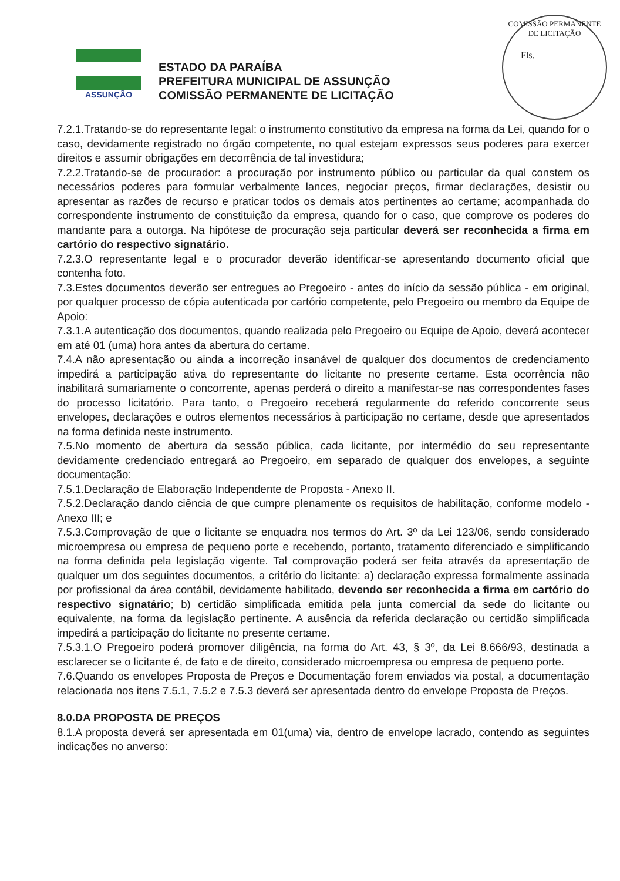COMISSÃO PERMANENTE DE LICITAÇÃO
Fls.
ASSUNÇÃO
ESTADO DA PARAÍBA
PREFEITURA MUNICIPAL DE ASSUNÇÃO
COMISSÃO PERMANENTE DE LICITAÇÃO
7.2.1.Tratando-se do representante legal: o instrumento constitutivo da empresa na forma da Lei, quando for o caso, devidamente registrado no órgão competente, no qual estejam expressos seus poderes para exercer direitos e assumir obrigações em decorrência de tal investidura;
7.2.2.Tratando-se de procurador: a procuração por instrumento público ou particular da qual constem os necessários poderes para formular verbalmente lances, negociar preços, firmar declarações, desistir ou apresentar as razões de recurso e praticar todos os demais atos pertinentes ao certame; acompanhada do correspondente instrumento de constituição da empresa, quando for o caso, que comprove os poderes do mandante para a outorga. Na hipótese de procuração seja particular deverá ser reconhecida a firma em cartório do respectivo signatário.
7.2.3.O representante legal e o procurador deverão identificar-se apresentando documento oficial que contenha foto.
7.3.Estes documentos deverão ser entregues ao Pregoeiro - antes do início da sessão pública - em original, por qualquer processo de cópia autenticada por cartório competente, pelo Pregoeiro ou membro da Equipe de Apoio:
7.3.1.A autenticação dos documentos, quando realizada pelo Pregoeiro ou Equipe de Apoio, deverá acontecer em até 01 (uma) hora antes da abertura do certame.
7.4.A não apresentação ou ainda a incorreção insanável de qualquer dos documentos de credenciamento impedirá a participação ativa do representante do licitante no presente certame. Esta ocorrência não inabilitará sumariamente o concorrente, apenas perderá o direito a manifestar-se nas correspondentes fases do processo licitatório. Para tanto, o Pregoeiro receberá regularmente do referido concorrente seus envelopes, declarações e outros elementos necessários à participação no certame, desde que apresentados na forma definida neste instrumento.
7.5.No momento de abertura da sessão pública, cada licitante, por intermédio do seu representante devidamente credenciado entregará ao Pregoeiro, em separado de qualquer dos envelopes, a seguinte documentação:
7.5.1.Declaração de Elaboração Independente de Proposta - Anexo II.
7.5.2.Declaração dando ciência de que cumpre plenamente os requisitos de habilitação, conforme modelo - Anexo III; e
7.5.3.Comprovação de que o licitante se enquadra nos termos do Art. 3º da Lei 123/06, sendo considerado microempresa ou empresa de pequeno porte e recebendo, portanto, tratamento diferenciado e simplificando na forma definida pela legislação vigente. Tal comprovação poderá ser feita através da apresentação de qualquer um dos seguintes documentos, a critério do licitante: a) declaração expressa formalmente assinada por profissional da área contábil, devidamente habilitado, devendo ser reconhecida a firma em cartório do respectivo signatário; b) certidão simplificada emitida pela junta comercial da sede do licitante ou equivalente, na forma da legislação pertinente. A ausência da referida declaração ou certidão simplificada impedirá a participação do licitante no presente certame.
7.5.3.1.O Pregoeiro poderá promover diligência, na forma do Art. 43, § 3º, da Lei 8.666/93, destinada a esclarecer se o licitante é, de fato e de direito, considerado microempresa ou empresa de pequeno porte.
7.6.Quando os envelopes Proposta de Preços e Documentação forem enviados via postal, a documentação relacionada nos itens 7.5.1, 7.5.2 e 7.5.3 deverá ser apresentada dentro do envelope Proposta de Preços.
8.0.DA PROPOSTA DE PREÇOS
8.1.A proposta deverá ser apresentada em 01(uma) via, dentro de envelope lacrado, contendo as seguintes indicações no anverso: